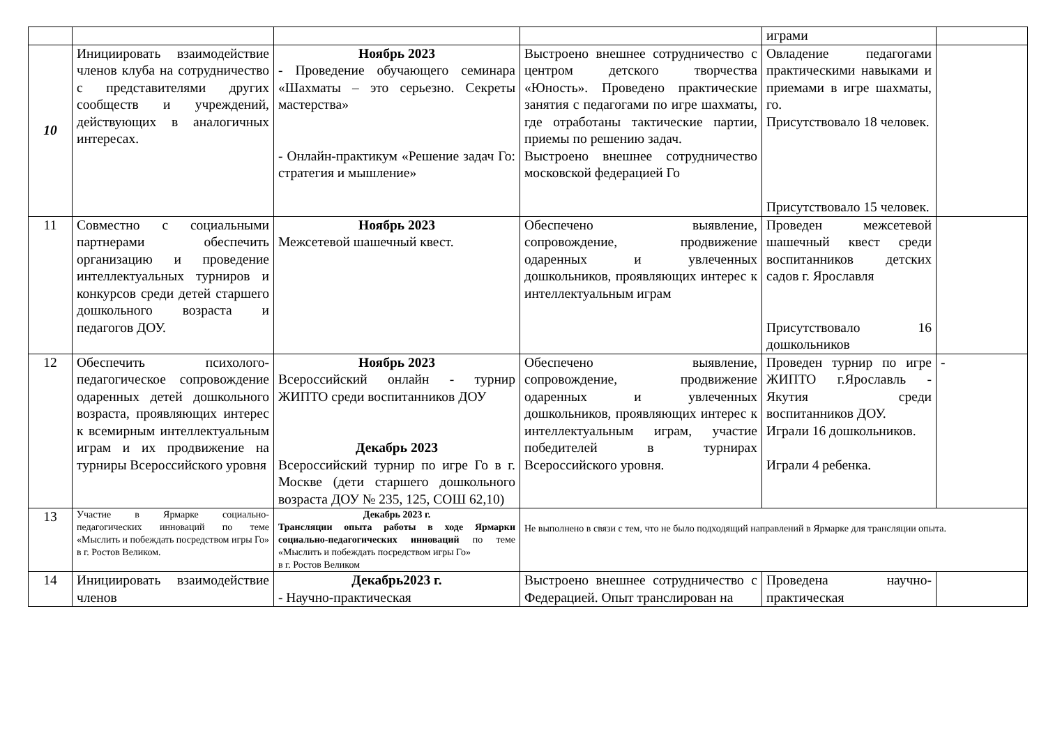| | | | | играми | |
| 10 | Инициировать взаимодействие членов клуба на сотрудничество с представителями других сообществ и учреждений, действующих в аналогичных интересах. | Ноябрь 2023 - Проведение обучающего семинара «Шахматы – это серьезно. Секреты мастерства» - Онлайн-практикум «Решение задач Го: стратегия и мышление» | Выстроено внешнее сотрудничество с центром детского творчества «Юность». Проведено практические занятия с педагогами по игре шахматы, где отработаны тактические партии, приемы по решению задач. Выстроено внешнее сотрудничество московской федерацией Го | Овладение педагогами практическими навыками и приемами в игре шахматы, го. Присутствовало 18 человек. Присутствовало 15 человек. | |
| 11 | Совместно с социальными партнерами обеспечить организацию и проведение интеллектуальных турниров и конкурсов среди детей старшего дошкольного возраста и педагогов ДОУ. | Ноябрь 2023 Межсетевой шашечный квест. | Обеспечено выявление, сопровождение, продвижение одаренных и увлеченных дошкольников, проявляющих интерес к интеллектуальным играм | Проведен межсетевой шашечный квест среди воспитанников детских садов г. Ярославля Присутствовало 16 дошкольников | |
| 12 | Обеспечить психолого-педагогическое сопровождение одаренных детей дошкольного возраста, проявляющих интерес к всемирным интеллектуальным играм и их продвижение на турниры Всероссийского уровня | Ноябрь 2023 Всероссийский онлайн - турнир ЖИПТО среди воспитанников ДОУ Декабрь 2023 Всероссийский турнир по игре Го в г. Москве (дети старшего дошкольного возраста ДОУ № 235, 125, СОШ 62,10) | Обеспечено выявление, сопровождение, продвижение одаренных и увлеченных дошкольников, проявляющих интерес к интеллектуальным играм, участие победителей в турнирах Всероссийского уровня. | Проведен турнир по игре ЖИПТО г.Ярославль - Якутия среди воспитанников ДОУ. Играли 16 дошкольников. Играли 4 ребенка. | - |
| 13 | Участие в Ярмарке социально-педагогических инноваций по теме «Мыслить и побеждать посредством игры Го» в г. Ростов Великом. | Декабрь 2023 г. Трансляции опыта работы в ходе Ярмарки социально-педагогических инноваций по теме «Мыслить и побеждать посредством игры Го» в г. Ростов Великом | Не выполнено в связи с тем, что не было подходящий направлений в Ярмарке для трансляции опыта. | | |
| 14 | Инициировать взаимодействие членов | Декабрь2023 г. - Научно-практическая | Выстроено внешнее сотрудничество с Федерацией. Опыт транслирован на | Проведена научно-практическая | |